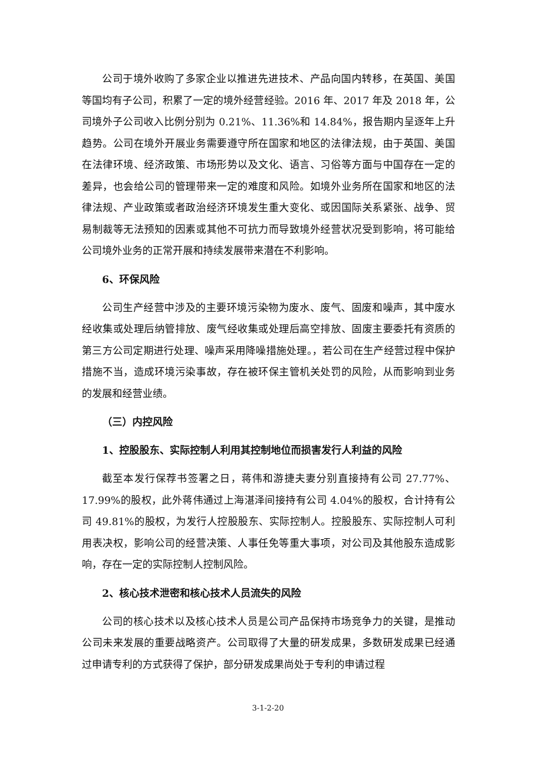公司于境外收购了多家企业以推进先进技术、产品向国内转移，在英国、美国等国均有子公司，积累了一定的境外经营经验。2016 年、2017 年及 2018 年，公司境外子公司收入比例分别为 0.21%、11.36%和 14.84%，报告期内呈逐年上升趋势。公司在境外开展业务需要遵守所在国家和地区的法律法规，由于英国、美国在法律环境、经济政策、市场形势以及文化、语言、习俗等方面与中国存在一定的差异，也会给公司的管理带来一定的难度和风险。如境外业务所在国家和地区的法律法规、产业政策或者政治经济环境发生重大变化、或因国际关系紧张、战争、贸易制裁等无法预知的因素或其他不可抗力而导致境外经营状况受到影响，将可能给公司境外业务的正常开展和持续发展带来潜在不利影响。
6、环保风险
公司生产经营中涉及的主要环境污染物为废水、废气、固废和噪声，其中废水经收集或处理后纳管排放、废气经收集或处理后高空排放、固废主要委托有资质的第三方公司定期进行处理、噪声采用降噪措施处理。，若公司在生产经营过程中保护措施不当，造成环境污染事故，存在被环保主管机关处罚的风险，从而影响到业务的发展和经营业绩。
（三）内控风险
1、控股股东、实际控制人利用其控制地位而损害发行人利益的风险
截至本发行保荐书签署之日，蒋伟和游捷夫妻分别直接持有公司 27.77%、17.99%的股权，此外蒋伟通过上海湛泽间接持有公司 4.04%的股权，合计持有公司 49.81%的股权，为发行人控股股东、实际控制人。控股股东、实际控制人可利用表决权，影响公司的经营决策、人事任免等重大事项，对公司及其他股东造成影响，存在一定的实际控制人控制风险。
2、核心技术泄密和核心技术人员流失的风险
公司的核心技术以及核心技术人员是公司产品保持市场竞争力的关键，是推动公司未来发展的重要战略资产。公司取得了大量的研发成果，多数研发成果已经通过申请专利的方式获得了保护，部分研发成果尚处于专利的申请过程
3-1-2-20